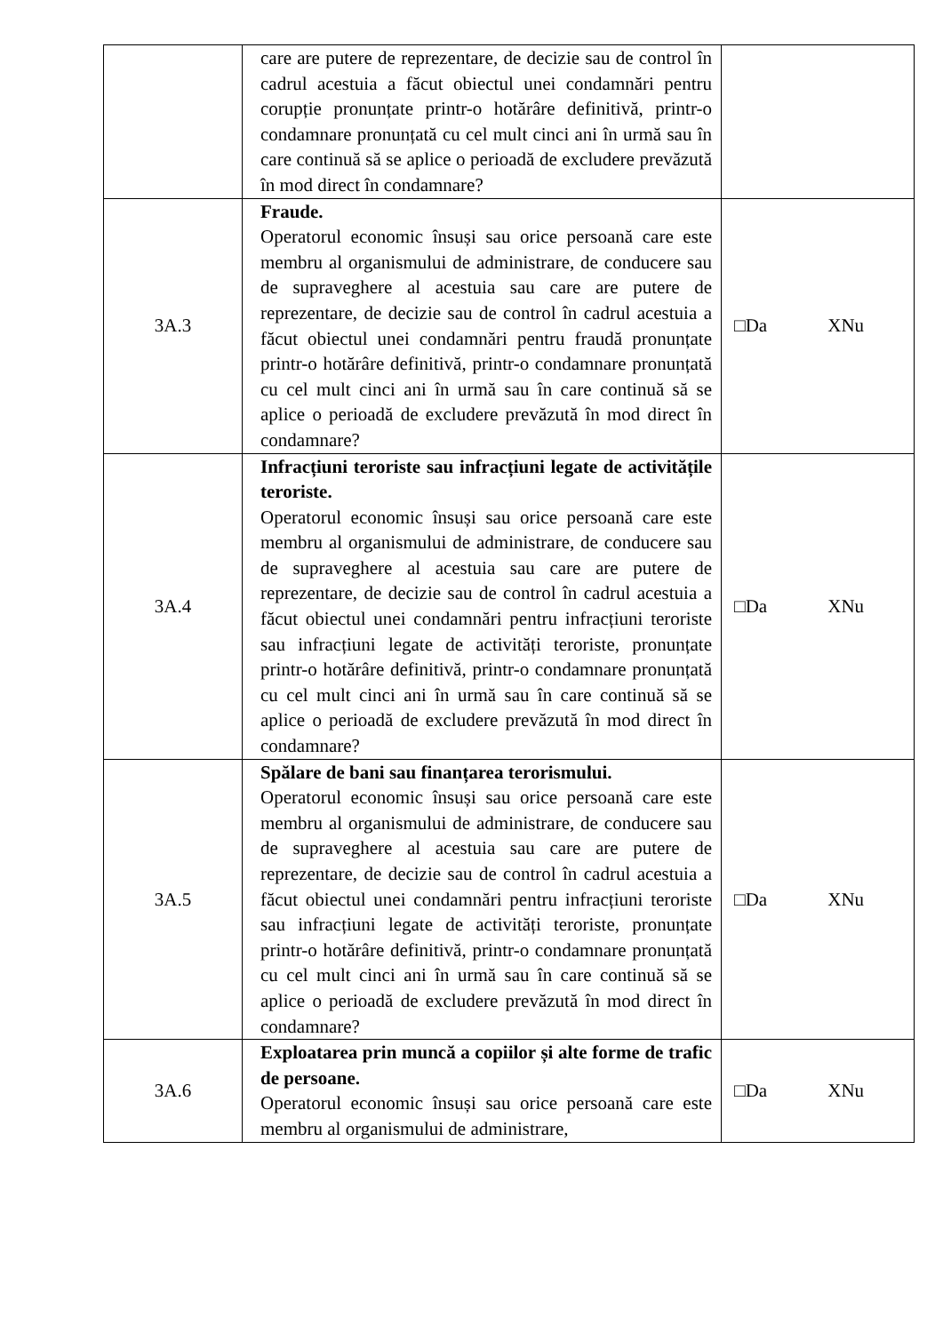| | care are putere de reprezentare, de decizie sau de control în cadrul acestuia a făcut obiectul unei condamnări pentru corupție pronunțate printr-o hotărâre definitivă, printr-o condamnare pronunțată cu cel mult cinci ani în urmă sau în care continuă să se aplice o perioadă de excludere prevăzută în mod direct în condamnare? | |
| 3A.3 | Fraude. Operatorul economic însuși sau orice persoană care este membru al organismului de administrare, de conducere sau de supraveghere al acestuia sau care are putere de reprezentare, de decizie sau de control în cadrul acestuia a făcut obiectul unei condamnări pentru fraudă pronunțate printr-o hotărâre definitivă, printr-o condamnare pronunțată cu cel mult cinci ani în urmă sau în care continuă să se aplice o perioadă de excludere prevăzută în mod direct în condamnare? | □Da XNu |
| 3A.4 | Infracțiuni teroriste sau infracțiuni legate de activitățile teroriste. Operatorul economic însuși sau orice persoană care este membru al organismului de administrare, de conducere sau de supraveghere al acestuia sau care are putere de reprezentare, de decizie sau de control în cadrul acestuia a făcut obiectul unei condamnări pentru infracțiuni teroriste sau infracțiuni legate de activități teroriste, pronunțate printr-o hotărâre definitivă, printr-o condamnare pronunțată cu cel mult cinci ani în urmă sau în care continuă să se aplice o perioadă de excludere prevăzută în mod direct în condamnare? | □Da XNu |
| 3A.5 | Spălare de bani sau finanțarea terorismului. Operatorul economic însuși sau orice persoană care este membru al organismului de administrare, de conducere sau de supraveghere al acestuia sau care are putere de reprezentare, de decizie sau de control în cadrul acestuia a făcut obiectul unei condamnări pentru infracțiuni teroriste sau infracțiuni legate de activități teroriste, pronunțate printr-o hotărâre definitivă, printr-o condamnare pronunțată cu cel mult cinci ani în urmă sau în care continuă să se aplice o perioadă de excludere prevăzută în mod direct în condamnare? | □Da XNu |
| 3A.6 | Exploatarea prin muncă a copiilor și alte forme de trafic de persoane. Operatorul economic însuși sau orice persoană care este membru al organismului de administrare, | □Da XNu |